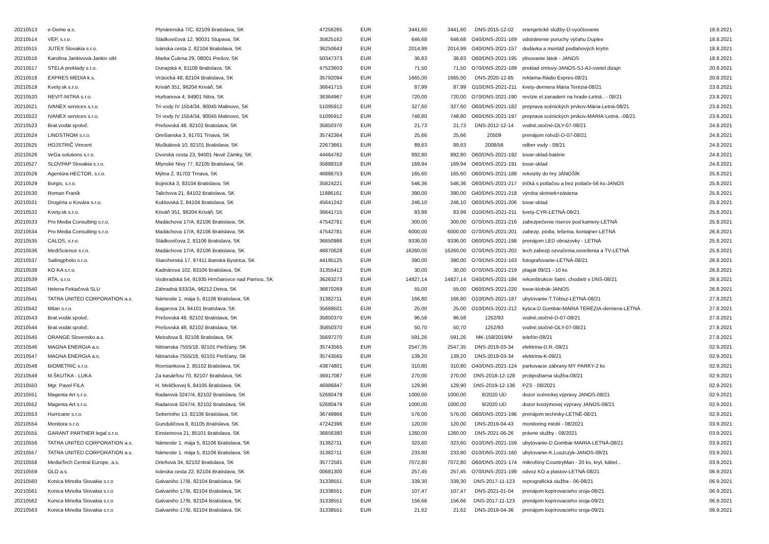| 20210513 | e-Dome a.s. | Plynárenská 7/C, 82109 Bratislava, SK | 47256265 | EUR | 3441,60 | 3441,60 | DNS-2015-12-02 | energetické služby-D-vyúčtovanie | 18.8.2021 |
| 20210514 | VEP, s.r.o. | Sládkovičová 12, 90031 Stupava, SK | 35825162 | EUR | 646,68 | 646,68 | O40/DNS-2021-169 | odstránenie poruchy výťahu Duplex | 18.8.2021 |
| 20210515 | JUTEX Slovakia s.r.o. | Ivánska cesta 2, 82104 Bratislava, SK | 36250643 | EUR | 2014,99 | 2014,99 | O40/DNS-2021-157 | dodávka a montáž podlahových krytín | 18.8.2021 |
| 20210516 | Karolína Jankivová-Jankiv sibl | Marka Čulena 29, 08001 Prešov, SK | 50347373 | EUR | 36,83 | 36,83 | O60/DNS-2021-195 | plisovanie látok - JANOS | 18.8.2021 |
| 20210517 | STELA preklady s.r.o. | Dunajská 4, 81108 Bratislava, SK | 47523603 | EUR | 71,50 | 71,50 | O70/DNS-2021-189 | preklad zmluvy-JANOS-SJ-AJ-svetel.dizajn | 20.8.2021 |
| 20210518 | EXPRES MEDIA k.s. | Vrútocká 48, 82104 Bratislava, SK | 35792094 | EUR | 1665,00 | 1665,00 | DNS-2020-12-85 | reklama-Rádio Expres-08/21 | 20.8.2021 |
| 20210519 | Kvety.sk s.r.o. | Kriváň 351, 96204 Kriváň, SK | 36641715 | EUR | 87,99 | 87,99 | O10/DNS-2021-211 | kvety-derniera Mária Terézia-08/21 | 23.8.2021 |
| 20210520 | REVIT-NITRA s.r.o. | Hurbanova 4, 94901 Nitra, SK | 36364967 | EUR | 720,00 | 720,00 | O70/DNS-2021-190 | revízie el.zariadení na hrade-Letná.. - 08/21 | 23.8.2021 |
| 20210521 | IVANEX services s.r.o. | Tri vody IV 1554/34, 90045 Malinovo, SK | 51095912 | EUR | 327,60 | 327,60 | O60/DNS-2021-182 | preprava scénických prvkov-Mária-Letná-08/21 | 23.8.2021 |
| 20210522 | IVANEX services s.r.o. | Tri vody IV 1554/34, 90045 Malinovo, SK | 51095912 | EUR | 748,80 | 748,80 | O60/DNS-2021-197 | preprava scénických prvkov-MARIA-Letná..-08/21 | 23.8.2021 |
| 20210523 | Brat.vodár.spoloč. | Prešovská 48, 82102 Bratislava, SK | 35850370 | EUR | 21,73 | 21,73 | DNS-2012-12-14 | vodné,stočné-OLY-07-08/21 | 24.8.2021 |
| 20210524 | LINDSTROM s.r.o. | Orešianska 3, 91701 Trnava, SK | 35742364 | EUR | 25,66 | 25,66 | 20509 | prenájom rohoží-D-07-08/21 | 24.8.2021 |
| 20210525 | HOJSTRIČ Vincent | Muškátová 10, 82101 Bratislava, SK | 22673661 | EUR | 89,63 | 89,63 | 2008/56 | odber vody - 08/21 | 24.8.2021 |
| 20210526 | VeGa solutions s.r.o. | Dvorská cesta 23, 94001 Nové Zámky, SK | 44464762 | EUR | 892,80 | 892,80 | O60/DNS-2021-192 | tovar-sklad-batérie | 24.8.2021 |
| 20210527 | SLOVPAP Slovakia s.r.o. | Mlynské Nivy 77, 82105 Bratislava, SK | 35888318 | EUR | 169,94 | 169,94 | O60/DNS-2021-191 | tovar-sklad | 24.8.2021 |
| 20210528 | Agentúra HECTOR, s.r.o. | Mýtna 2, 91702 Trnava, SK | 46886753 | EUR | 165,60 | 165,60 | O60/DNS-2021-188 | rekvizity do hry JÁNOŠÍK | 25.8.2021 |
| 20210529 | Borgis, s.r.o. | Bojnická 3, 83104 Bratislava, SK | 35824221 | EUR | 546,36 | 546,36 | O60/DNS-2021-217 | tričká s potlačou a bez potlače-56 ks-JANOS | 25.8.2021 |
| 20210530 | Roman Franík | Talichova 21, 84102 Bratislava, SK | 11886161 | EUR | 390,00 | 390,00 | O40/DNS-2021-218 | výroba skriniek+zástena | 25.8.2021 |
| 20210531 | Drogéria u Kovára s.r.o. | Kuklovská 2, 84104 Bratislava, SK | 45641242 | EUR | 246,10 | 246,10 | O60/DNS-2021-206 | tovar-sklad | 25.8.2021 |
| 20210532 | Kvety.sk s.r.o. | Kriváň 351, 96204 Kriváň, SK | 36641715 | EUR | 83,99 | 83,99 | O10/DNS-2021-211 | kvety-CYR-LETNÁ-08/21 | 25.8.2021 |
| 20210533 | Pro Media Consulting s.r.o. | Madáchova 17/A, 82106 Bratislava, SK | 47542781 | EUR | 300,00 | 300,00 | O70/DNS-2021-216 | zabezpečenie riserov pod kamery-LETNÁ | 25.8.2021 |
| 20210534 | Pro Media Consulting s.r.o. | Madáchova 17/A, 82106 Bratislava, SK | 47542781 | EUR | 6000,00 | 6000,00 | O70/DNS-2021-201 | zabezp. pódia, lešenia, kontajner-LETNÁ | 26.8.2021 |
| 20210535 | CALOS, s.r.o. | Sládkovičova 2, 81106 Bratislava, SK | 36650986 | EUR | 9336,00 | 9336,00 | O60/DNS-2021-198 | prenájom LED obrazovky - LETNÁ | 25.8.2021 |
| 20210536 | MediScience s.r.o. | Madáchova 17/A, 82106 Bratislava, SK | 46870628 | EUR | 16260,00 | 16260,00 | O70/DNS-2021-202 | tech.zabezp.ozvučenia,osvetlenia a TV-LETNÁ | 25.8.2021 |
| 20210537 | Sailingphoto s.r.o. | Starohorská 17, 97411 Banská Bystrica, SK | 44195125 | EUR | 390,00 | 390,00 | O70/DNS-2021-163 | fotografovanie-LETNÁ-08/21 | 26.8.2021 |
| 20210538 | KO KA s.r.o. | Kadnárova 102, 83106 Bratislava, SK | 31355412 | EUR | 30,00 | 30,00 | O70/DNS-2021-219 | plagát 09/21 - 10 ks | 26.8.2021 |
| 20210539 | RTA, s.r.o. | Voderadská 54, 91935 Hrnčiarovce nad Parnou, SK | 36263273 | EUR | 14827,14 | 14827,14 | O40/DNS-2021-184 | rekonštrukcie šatní, chodieb v DNS-08/21 | 26.8.2021 |
| 20210540 | Helena Fekiačová SLU | Záhradná 933/3A, 96212 Detva, SK | 36870269 | EUR | 55,00 | 55,00 | O60/DNS-2021-220 | tovar-klobúk-JANOS | 26.8.2021 |
| 20210541 | TATRA UNITED CORPORATION a.s. | Námestie 1. mája 5, 81106 Bratislava, SK | 31382711 | EUR | 166,80 | 166,80 | O10/DNS-2021-187 | ubytovanie-T.Tóbisz-LETNÁ-08/21 | 27.8.2021 |
| 20210542 | Milan s.r.o. | Bagarova 24, 84101 Bratislava, SK | 35689501 | EUR | 25,00 | 25,00 | O10/DNS-2021-212 | kytica-D.Gombár-MÁRIA TERÉZIA-derniera-LETNÁ | 27.8.2021 |
| 20210543 | Brat.vodár.spoloč. | Prešovská 48, 82102 Bratislava, SK | 35850370 | EUR | 96,58 | 96,58 | 1252/93 | vodné,stočné-D-07-08/21 | 27.8.2021 |
| 20210544 | Brat.vodár.spoloč. | Prešovská 48, 82102 Bratislava, SK | 35850370 | EUR | 50,70 | 50,70 | 1252/93 | vodné,stočné-OLY-07-08/21 | 27.8.2021 |
| 20210545 | ORANGE Slovensko a.s. | Metodova 8, 82108 Bratislava, SK | 35697270 | EUR | 591,26 | 591,26 | MK-158/2019/M | telefón-08/21 | 27.8.2021 |
| 20210546 | MAGNA ENERGIA a.s. | Nitrianska 7555/18, 92101 Piešťany, SK | 35743565 | EUR | 2547,35 | 2547,35 | DNS-2019-03-34 | elektrina-D,R,-09/21 | 02.9.2021 |
| 20210547 | MAGNA ENERGIA a.s. | Nitrianska 7555/18, 92101 Piešťany, SK | 35743565 | EUR | 139,20 | 139,20 | DNS-2019-03-34 | elektrina-K-09/21 | 02.9.2021 |
| 20210548 | BIOMETRIC s.r.o. | Rovniankova 2, 85102 Bratislava, SK | 43874801 | EUR | 310,80 | 310,80 | O40/DNS-2021-124 | parkovacie zábrany MY PARKY-2 ks | 02.9.2021 |
| 20210549 | M.ŠKUTKA - LUKA | Za kasárňou 70, 82107 Bratislava, SK | 36917087 | EUR | 270,00 | 270,00 | DNS-2018-12-128 | protipožiarna služba-08/21 | 02.9.2021 |
| 20210550 | Mgr. Pavel FILA | H. Meličkovej 6, 84105 Bratislava, SK | 46986847 | EUR | 129,90 | 129,90 | DNS-2019-12-136 | PZS - 08/2021 | 02.9.2021 |
| 20210551 | Magenta Art s.r.o. | Radarová 3247/4, 82102 Bratislava, SK | 52680479 | EUR | 1000,00 | 1000,00 | 8/2020 UD | dozor scénickej výpravy JANOS-08/21 | 02.9.2021 |
| 20210552 | Magenta Art s.r.o. | Radarová 3247/4, 82102 Bratislava, SK | 52680479 | EUR | 1000,00 | 1000,00 | 9/2020 UD | dozor kostýmovej výpravy JANOS-08/21 | 02.9.2021 |
| 20210553 | Hurricane s.r.o. | Seberiniho 13, 82106 Bratislava, SK | 36749966 | EUR | 576,00 | 576,00 | O60/DNS-2021-196 | prenájom techniky-LETNÉ-08/21 | 02.9.2021 |
| 20210554 | Monitora s.r.o. | Gunduličova 8, 81105 Bratislava, SK | 47242396 | EUR | 120,00 | 120,00 | DNS-2019-04-43 | monitoring médií - 08/2021 | 03.9.2021 |
| 20210555 | GARANT PARTNER legal s.r.o. | Einsteinova 21, 85101 Bratislava, SK | 36856380 | EUR | 1260,00 | 1260,00 | DNS-2021-06-26 | právne služby - 08/2021 | 03.9.2021 |
| 20210556 | TATRA UNITED CORPORATION a.s. | Námestie 1. mája 5, 81106 Bratislava, SK | 31382711 | EUR | 323,60 | 323,60 | O10/DNS-2021-159 | ubytovanie-D.Gombár-MARIA-LETNÁ-08/21 | 03.9.2021 |
| 20210557 | TATRA UNITED CORPORATION a.s. | Námestie 1. mája 5, 81106 Bratislava, SK | 31382711 | EUR | 233,80 | 233,80 | O10/DNS-2021-160 | ubytovanie-K.Luszczyk-JANOS-08/21 | 03.9.2021 |
| 20210558 | MediaTech Central Europe, a.s. | Drieňová 34, 82102 Bratislava, SK | 35772581 | EUR | 7072,80 | 7072,80 | O60/DNS-2021-174 | mikrofóny CountryMan - 20 ks, kryt, kábel... | 03.9.2021 |
| 20210559 | OLO a.s. | Ivánska cesta 22, 82104 Bratislava, SK | 00681300 | EUR | 257,45 | 257,45 | O70/DNS-2021-199 | odvoz KO a plastov-LETNÁ-08/21 | 06.9.2021 |
| 20210560 | Konica Minolta Slovakia s.r.o | Galvaniho 17/B, 82104 Bratislava, SK | 31338551 | EUR | 339,30 | 339,30 | DNS-2017-11-123 | reprografická služba - 06-08/21 | 06.9.2021 |
| 20210561 | Konica Minolta Slovakia s.r.o | Galvaniho 17/B, 82104 Bratislava, SK | 31338551 | EUR | 107,47 | 107,47 | DNS-2021-01-04 | prenájom kopírovacieho sroja-08/21 | 06.9.2021 |
| 20210562 | Konica Minolta Slovakia s.r.o | Galvaniho 17/B, 82104 Bratislava, SK | 31338551 | EUR | 156,66 | 156,66 | DNS-2017-11-123 | prenájom kopírovacieho sroja-09/21 | 06.9.2021 |
| 20210563 | Konica Minolta Slovakia s.r.o | Galvaniho 17/B, 82104 Bratislava, SK | 31338551 | EUR | 21,62 | 21,62 | DNS-2019-04-36 | prenájom kopírovacieho sroja-09/21 | 06.9.2021 |